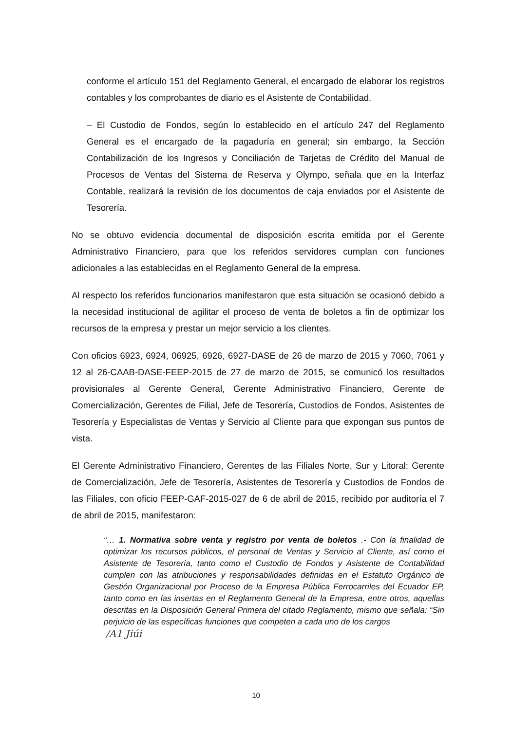conforme el artículo 151 del Reglamento General, el encargado de elaborar los registros contables y los comprobantes de diario es el Asistente de Contabilidad.
– El Custodio de Fondos, según lo establecido en el artículo 247 del Reglamento General es el encargado de la pagaduría en general; sin embargo, la Sección Contabilización de los Ingresos y Conciliación de Tarjetas de Crédito del Manual de Procesos de Ventas del Sistema de Reserva y Olympo, señala que en la Interfaz Contable, realizará la revisión de los documentos de caja enviados por el Asistente de Tesorería.
No se obtuvo evidencia documental de disposición escrita emitida por el Gerente Administrativo Financiero, para que los referidos servidores cumplan con funciones adicionales a las establecidas en el Reglamento General de la empresa.
Al respecto los referidos funcionarios manifestaron que esta situación se ocasionó debido a la necesidad institucional de agilitar el proceso de venta de boletos a fin de optimizar los recursos de la empresa y prestar un mejor servicio a los clientes.
Con oficios 6923, 6924, 06925, 6926, 6927-DASE de 26 de marzo de 2015 y 7060, 7061 y 12 al 26-CAAB-DASE-FEEP-2015 de 27 de marzo de 2015, se comunicó los resultados provisionales al Gerente General, Gerente Administrativo Financiero, Gerente de Comercialización, Gerentes de Filial, Jefe de Tesorería, Custodios de Fondos, Asistentes de Tesorería y Especialistas de Ventas y Servicio al Cliente para que expongan sus puntos de vista.
El Gerente Administrativo Financiero, Gerentes de las Filiales Norte, Sur y Litoral; Gerente de Comercialización, Jefe de Tesorería, Asistentes de Tesorería y Custodios de Fondos de las Filiales, con oficio FEEP-GAF-2015-027 de 6 de abril de 2015, recibido por auditoría el 7 de abril de 2015, manifestaron:
“… 1. Normativa sobre venta y registro por venta de boletos .- Con la finalidad de optimizar los recursos públicos, el personal de Ventas y Servicio al Cliente, así como el Asistente de Tesorería, tanto como el Custodio de Fondos y Asistente de Contabilidad cumplen con las atribuciones y responsabilidades definidas en el Estatuto Orgánico de Gestión Organizacional por Proceso de la Empresa Pública Ferrocarriles del Ecuador EP, tanto como en las insertas en el Reglamento General de la Empresa, entre otros, aquellas descritas en la Disposición General Primera del citado Reglamento, mismo que señala: “Sin perjuicio de las específicas funciones que competen a cada uno de los cargos
/A1 Jiúi
10